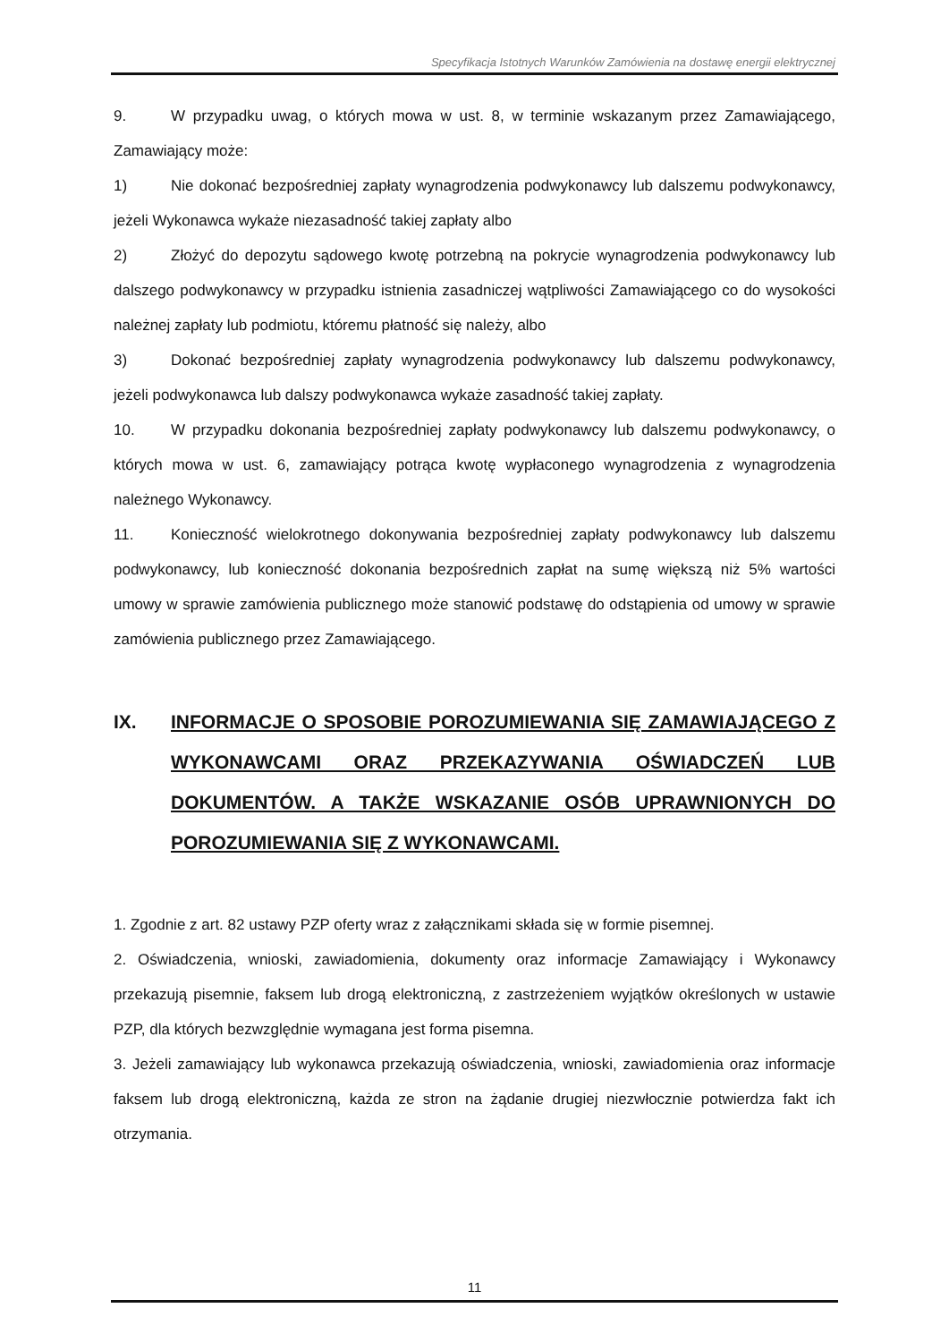Specyfikacja Istotnych Warunków Zamówienia na dostawę energii elektrycznej
9. W przypadku uwag, o których mowa w ust. 8, w terminie wskazanym przez Zamawiającego, Zamawiający może:
1) Nie dokonać bezpośredniej zapłaty wynagrodzenia podwykonawcy lub dalszemu podwykonawcy, jeżeli Wykonawca wykaże niezasadność takiej zapłaty albo
2) Złożyć do depozytu sądowego kwotę potrzebną na pokrycie wynagrodzenia podwykonawcy lub dalszego podwykonawcy w przypadku istnienia zasadniczej wątpliwości Zamawiającego co do wysokości należnej zapłaty lub podmiotu, któremu płatność się należy, albo
3) Dokonać bezpośredniej zapłaty wynagrodzenia podwykonawcy lub dalszemu podwykonawcy, jeżeli podwykonawca lub dalszy podwykonawca wykaże zasadność takiej zapłaty.
10. W przypadku dokonania bezpośredniej zapłaty podwykonawcy lub dalszemu podwykonawcy, o których mowa w ust. 6, zamawiający potrąca kwotę wypłaconego wynagrodzenia z wynagrodzenia należnego Wykonawcy.
11. Konieczność wielokrotnego dokonywania bezpośredniej zapłaty podwykonawcy lub dalszemu podwykonawcy, lub konieczność dokonania bezpośrednich zapłat na sumę większą niż 5% wartości umowy w sprawie zamówienia publicznego może stanowić podstawę do odstąpienia od umowy w sprawie zamówienia publicznego przez Zamawiającego.
IX. INFORMACJE O SPOSOBIE POROZUMIEWANIA SIĘ ZAMAWIAJĄCEGO Z WYKONAWCAMI ORAZ PRZEKAZYWANIA OŚWIADCZEŃ LUB DOKUMENTÓW. A TAKŻE WSKAZANIE OSÓB UPRAWNIONYCH DO POROZUMIEWANIA SIĘ Z WYKONAWCAMI.
1. Zgodnie z art. 82 ustawy PZP oferty wraz z załącznikami składa się w formie pisemnej.
2. Oświadczenia, wnioski, zawiadomienia, dokumenty oraz informacje Zamawiający i Wykonawcy przekazują pisemnie, faksem lub drogą elektroniczną, z zastrzeżeniem wyjątków określonych w ustawie PZP, dla których bezwzględnie wymagana jest forma pisemna.
3. Jeżeli zamawiający lub wykonawca przekazują oświadczenia, wnioski, zawiadomienia oraz informacje faksem lub drogą elektroniczną, każda ze stron na żądanie drugiej niezwłocznie potwierdza fakt ich otrzymania.
11